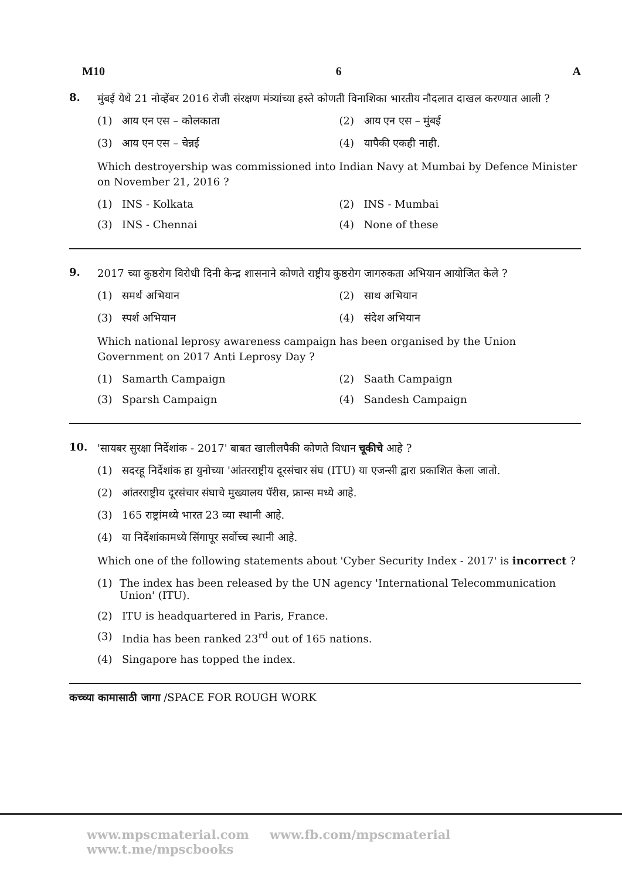M10 6 A
8.
मुंबई येथे 21 नोव्हेंबर 2016 रोजी संरक्षण मंत्र्यांच्या हस्ते कोणती विनाशिका भारतीय नौदलात दाखल करण्यात आली ?
(1) आय एन एस – कोलकाता
(2) आय एन एस – मुंबई
(3) आय एन एस – चेन्नई
(4) यापैकी एकही नाही.
Which destroyership was commissioned into Indian Navy at Mumbai by Defence Minister on November 21, 2016 ?
(1) INS - Kolkata
(2) INS - Mumbai
(3) INS - Chennai
(4) None of these
9.
2017 च्या कुष्ठरोग विरोधी दिनी केन्द्र शासनाने कोणते राष्ट्रीय कुष्ठरोग जागरुकता अभियान आयोजित केले ?
(1) समर्थ अभियान
(2) साथ अभियान
(3) स्पर्श अभियान
(4) संदेश अभियान
Which national leprosy awareness campaign has been organised by the Union Government on 2017 Anti Leprosy Day ?
(1) Samarth Campaign
(2) Saath Campaign
(3) Sparsh Campaign
(4) Sandesh Campaign
10.
'सायबर सुरक्षा निर्देशांक - 2017' बाबत खालीलपैकी कोणते विधान चूकीचे आहे ?
(1) सदरहू निर्देशांक हा युनोच्या 'आंतरराष्ट्रीय दूरसंचार संघ (ITU) या एजन्सी द्वारा प्रकाशित केला जातो.
(2) आंतरराष्ट्रीय दूरसंचार संघाचे मुख्यालय पॅरीस, फ्रान्स मध्ये आहे.
(3) 165 राष्ट्रांमध्ये भारत 23 व्या स्थानी आहे.
(4) या निर्देशांकामध्ये सिंगापूर सर्वोच्च स्थानी आहे.
Which one of the following statements about 'Cyber Security Index - 2017' is incorrect ?
(1) The index has been released by the UN agency 'International Telecommunication Union' (ITU).
(2) ITU is headquartered in Paris, France.
(3) India has been ranked 23<sup>rd</sup> out of 165 nations.
(4) Singapore has topped the index.
कच्च्या कामासाठी जागा /SPACE FOR ROUGH WORK
www.mpscmaterial.com www.fb.com/mpscmaterial www.t.me/mpscbooks